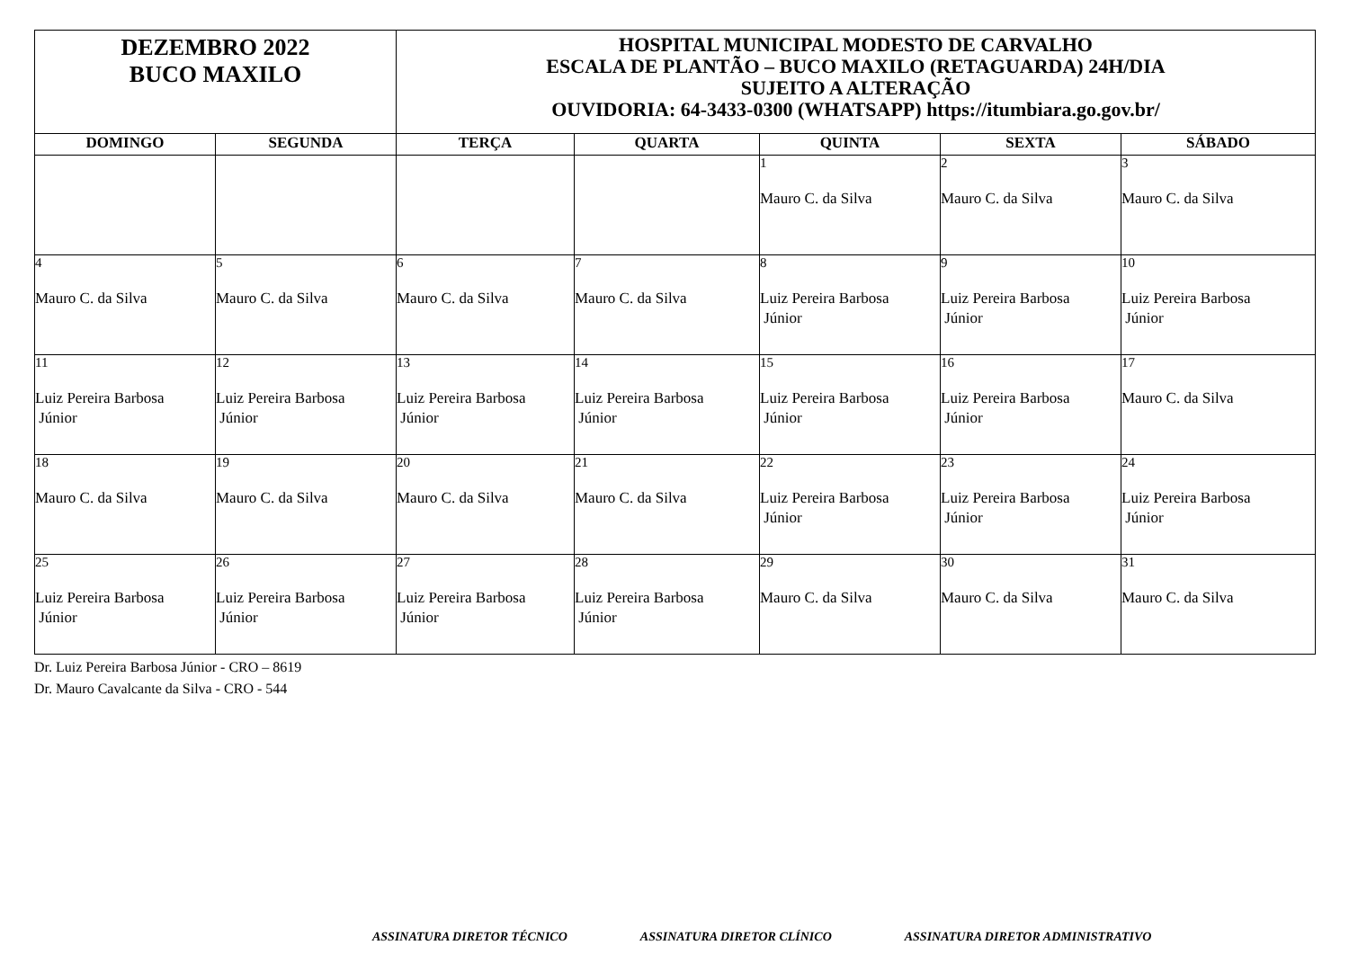| DEZEMBRO 2022 BUCO MAXILO | | HOSPITAL MUNICIPAL MODESTO DE CARVALHO ESCALA DE PLANTÃO – BUCO MAXILO (RETAGUARDA) 24H/DIA SUJEITO A ALTERAÇÃO OUVIDORIA: 64-3433-0300 (WHATSAPP) https://itumbiara.go.gov.br/ | | | | |
| DOMINGO | SEGUNDA | TERÇA | QUARTA | QUINTA | SEXTA | SÁBADO |
| | | | | 1 Mauro C. da Silva | 2 Mauro C. da Silva | 3 Mauro C. da Silva |
| 4 Mauro C. da Silva | 5 Mauro C. da Silva | 6 Mauro C. da Silva | 7 Mauro C. da Silva | 8 Luiz Pereira Barbosa Júnior | 9 Luiz Pereira Barbosa Júnior | 10 Luiz Pereira Barbosa Júnior |
| 11 Luiz Pereira Barbosa Júnior | 12 Luiz Pereira Barbosa Júnior | 13 Luiz Pereira Barbosa Júnior | 14 Luiz Pereira Barbosa Júnior | 15 Luiz Pereira Barbosa Júnior | 16 Luiz Pereira Barbosa Júnior | 17 Mauro C. da Silva |
| 18 Mauro C. da Silva | 19 Mauro C. da Silva | 20 Mauro C. da Silva | 21 Mauro C. da Silva | 22 Luiz Pereira Barbosa Júnior | 23 Luiz Pereira Barbosa Júnior | 24 Luiz Pereira Barbosa Júnior |
| 25 Luiz Pereira Barbosa Júnior | 26 Luiz Pereira Barbosa Júnior | 27 Luiz Pereira Barbosa Júnior | 28 Luiz Pereira Barbosa Júnior | 29 Mauro C. da Silva | 30 Mauro C. da Silva | 31 Mauro C. da Silva |
Dr. Luiz Pereira Barbosa Júnior - CRO – 8619
Dr. Mauro Cavalcante da Silva - CRO - 544
ASSINATURA DIRETOR TÉCNICO ASSINATURA DIRETOR CLÍNICO ASSINATURA DIRETOR ADMINISTRATIVO